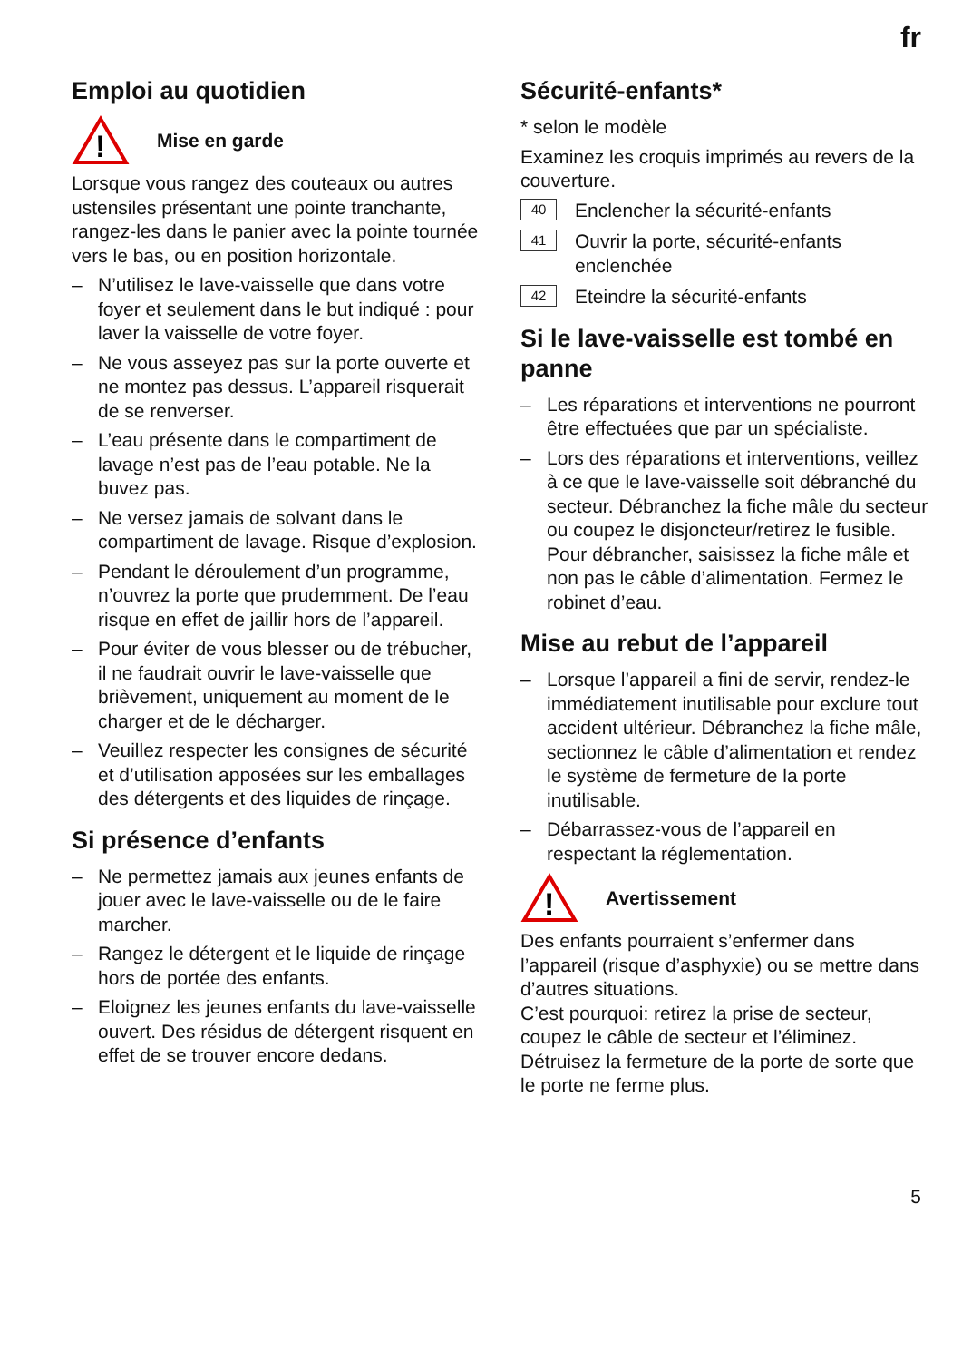fr
Emploi au quotidien
!
Mise en garde
Lorsque vous rangez des couteaux ou autres ustensiles présentant une pointe tranchante, rangez-les dans le panier avec la pointe tournée vers le bas, ou en position horizontale.
– N’utilisez le lave-vaisselle que dans votre foyer et seulement dans le but indiqué : pour laver la vaisselle de votre foyer.
– Ne vous asseyez pas sur la porte ouverte et ne montez pas dessus. L’appareil risquerait de se renverser.
– L’eau présente dans le compartiment de lavage n’est pas de l’eau potable. Ne la buvez pas.
– Ne versez jamais de solvant dans le compartiment de lavage. Risque d’explosion.
– Pendant le déroulement d’un programme, n’ouvrez la porte que prudemment. De l’eau risque en effet de jaillir hors de l’appareil.
– Pour éviter de vous blesser ou de trébucher, il ne faudrait ouvrir le lave-vaisselle que brièvement, uniquement au moment de le charger et de le décharger.
– Veuillez respecter les consignes de sécurité et d’utilisation apposées sur les emballages des détergents et des liquides de rinçage.
Si présence d’enfants
– Ne permettez jamais aux jeunes enfants de jouer avec le lave-vaisselle ou de le faire marcher.
– Rangez le détergent et le liquide de rinçage hors de portée des enfants.
– Eloignez les jeunes enfants du lave-vaisselle ouvert. Des résidus de détergent risquent en effet de se trouver encore dedans.
Sécurité-enfants*
* selon le modèle
Examinez les croquis imprimés au revers de la couverture.
40 Enclencher la sécurité-enfants
41 Ouvrir la porte, sécurité-enfants enclenchée
42 Eteindre la sécurité-enfants
Si le lave-vaisselle est tombé en panne
– Les réparations et interventions ne pourront être effectuées que par un spécialiste.
– Lors des réparations et interventions, veillez à ce que le lave-vaisselle soit débranché du secteur. Débranchez la fiche mâle du secteur ou coupez le disjoncteur/retirez le fusible. Pour débrancher, saisissez la fiche mâle et non pas le câble d’alimentation. Fermez le robinet d’eau.
Mise au rebut de l’appareil
– Lorsque l’appareil a fini de servir, rendez-le immédiatement inutilisable pour exclure tout accident ultérieur. Débranchez la fiche mâle, sectionnez le câble d’alimentation et rendez le système de fermeture de la porte inutilisable.
– Débarrassez-vous de l’appareil en respectant la réglementation.
!
Avertissement
Des enfants pourraient s’enfermer dans l’appareil (risque d’asphyxie) ou se mettre dans d’autres situations.
C’est pourquoi: retirez la prise de secteur, coupez le câble de secteur et l’éliminez. Détruisez la fermeture de la porte de sorte que le porte ne ferme plus.
5